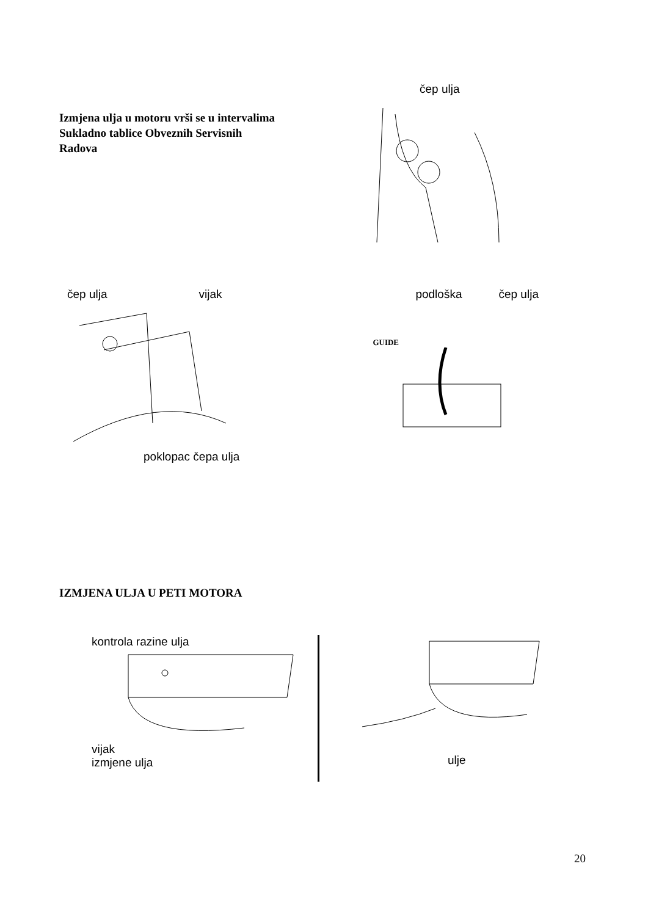Izmjena ulja u motoru vrši se u intervalima
Sukladno tablice Obveznih Servisnih
Radova
čep ulja
čep ulja vijak
poklopac čepa ulja
podloška čep ulja
GUIDE
IZMJENA ULJA U PETI MOTORA
kontrola razine ulja
vijak
izmjene ulja
ulje
20